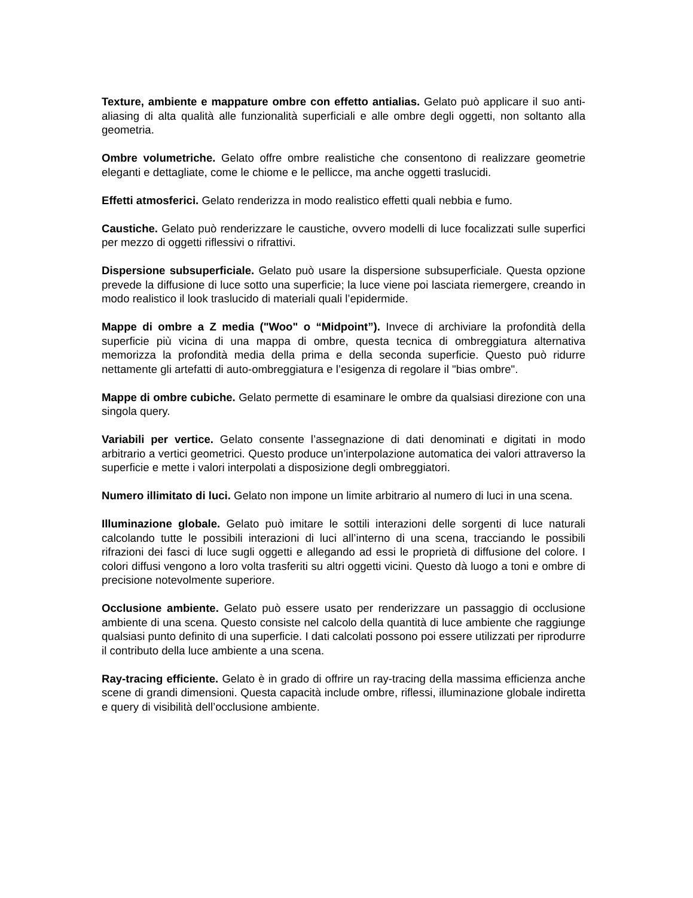Texture, ambiente e mappature ombre con effetto antialias. Gelato può applicare il suo anti-aliasing di alta qualità alle funzionalità superficiali e alle ombre degli oggetti, non soltanto alla geometria.
Ombre volumetriche. Gelato offre ombre realistiche che consentono di realizzare geometrie eleganti e dettagliate, come le chiome e le pellicce, ma anche oggetti traslucidi.
Effetti atmosferici. Gelato renderizza in modo realistico effetti quali nebbia e fumo.
Caustiche. Gelato può renderizzare le caustiche, ovvero modelli di luce focalizzati sulle superfici per mezzo di oggetti riflessivi o rifrattivi.
Dispersione subsuperficiale. Gelato può usare la dispersione subsuperficiale. Questa opzione prevede la diffusione di luce sotto una superficie; la luce viene poi lasciata riemergere, creando in modo realistico il look traslucido di materiali quali l’epidermide.
Mappe di ombre a Z media ("Woo" o “Midpoint”). Invece di archiviare la profondità della superficie più vicina di una mappa di ombre, questa tecnica di ombreggiatura alternativa memorizza la profondità media della prima e della seconda superficie. Questo può ridurre nettamente gli artefatti di auto-ombreggiatura e l’esigenza di regolare il "bias ombre".
Mappe di ombre cubiche. Gelato permette di esaminare le ombre da qualsiasi direzione con una singola query.
Variabili per vertice. Gelato consente l’assegnazione di dati denominati e digitati in modo arbitrario a vertici geometrici. Questo produce un’interpolazione automatica dei valori attraverso la superficie e mette i valori interpolati a disposizione degli ombreggiatori.
Numero illimitato di luci. Gelato non impone un limite arbitrario al numero di luci in una scena.
Illuminazione globale. Gelato può imitare le sottili interazioni delle sorgenti di luce naturali calcolando tutte le possibili interazioni di luci all’interno di una scena, tracciando le possibili rifrazioni dei fasci di luce sugli oggetti e allegando ad essi le proprietà di diffusione del colore. I colori diffusi vengono a loro volta trasferiti su altri oggetti vicini. Questo dà luogo a toni e ombre di precisione notevolmente superiore.
Occlusione ambiente. Gelato può essere usato per renderizzare un passaggio di occlusione ambiente di una scena. Questo consiste nel calcolo della quantità di luce ambiente che raggiunge qualsiasi punto definito di una superficie. I dati calcolati possono poi essere utilizzati per riprodurre il contributo della luce ambiente a una scena.
Ray-tracing efficiente. Gelato è in grado di offrire un ray-tracing della massima efficienza anche scene di grandi dimensioni. Questa capacità include ombre, riflessi, illuminazione globale indiretta e query di visibilità dell’occlusione ambiente.